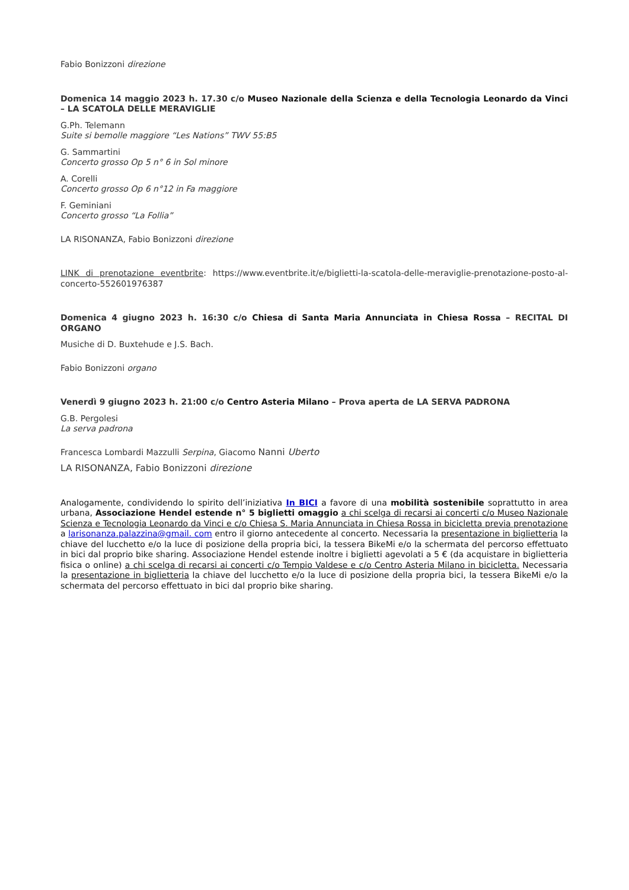Fabio Bonizzoni direzione
Domenica 14 maggio 2023 h. 17.30 c/o Museo Nazionale della Scienza e della Tecnologia Leonardo da Vinci – LA SCATOLA DELLE MERAVIGLIE
G.Ph. Telemann
Suite si bemolle maggiore “Les Nations” TWV 55:B5
G. Sammartini
Concerto grosso Op 5 n° 6 in Sol minore
A. Corelli
Concerto grosso Op 6 n°12 in Fa maggiore
F. Geminiani
Concerto grosso “La Follia”
LA RISONANZA, Fabio Bonizzoni direzione
LINK di prenotazione eventbrite: https://www.eventbrite.it/e/biglietti-la-scatola-delle-meraviglie-prenotazione-posto-al-concerto-552601976387
Domenica 4 giugno 2023 h. 16:30 c/o Chiesa di Santa Maria Annunciata in Chiesa Rossa – RECITAL DI ORGANO
Musiche di D. Buxtehude e J.S. Bach.
Fabio Bonizzoni organo
Venerdì 9 giugno 2023 h. 21:00 c/o Centro Asteria Milano – Prova aperta de LA SERVA PADRONA
G.B. Pergolesi
La serva padrona
Francesca Lombardi Mazzulli Serpina, Giacomo Nanni Uberto
LA RISONANZA, Fabio Bonizzoni direzione
Analogamente, condividendo lo spirito dell’iniziativa In BICI a favore di una mobilità sostenibile soprattutto in area urbana, Associazione Hendel estende n° 5 biglietti omaggio a chi scelga di recarsi ai concerti c/o Museo Nazionale Scienza e Tecnologia Leonardo da Vinci e c/o Chiesa S. Maria Annunciata in Chiesa Rossa in bicicletta previa prenotazione a larisonanza.palazzina@gmail. com entro il giorno antecedente al concerto. Necessaria la presentazione in biglietteria la chiave del lucchetto e/o la luce di posizione della propria bici, la tessera BikeMi e/o la schermata del percorso effettuato in bici dal proprio bike sharing. Associazione Hendel estende inoltre i biglietti agevolati a 5 € (da acquistare in biglietteria fisica o online) a chi scelga di recarsi ai concerti c/o Tempio Valdese e c/o Centro Asteria Milano in bicicletta. Necessaria la presentazione in biglietteria la chiave del lucchetto e/o la luce di posizione della propria bici, la tessera BikeMi e/o la schermata del percorso effettuato in bici dal proprio bike sharing.